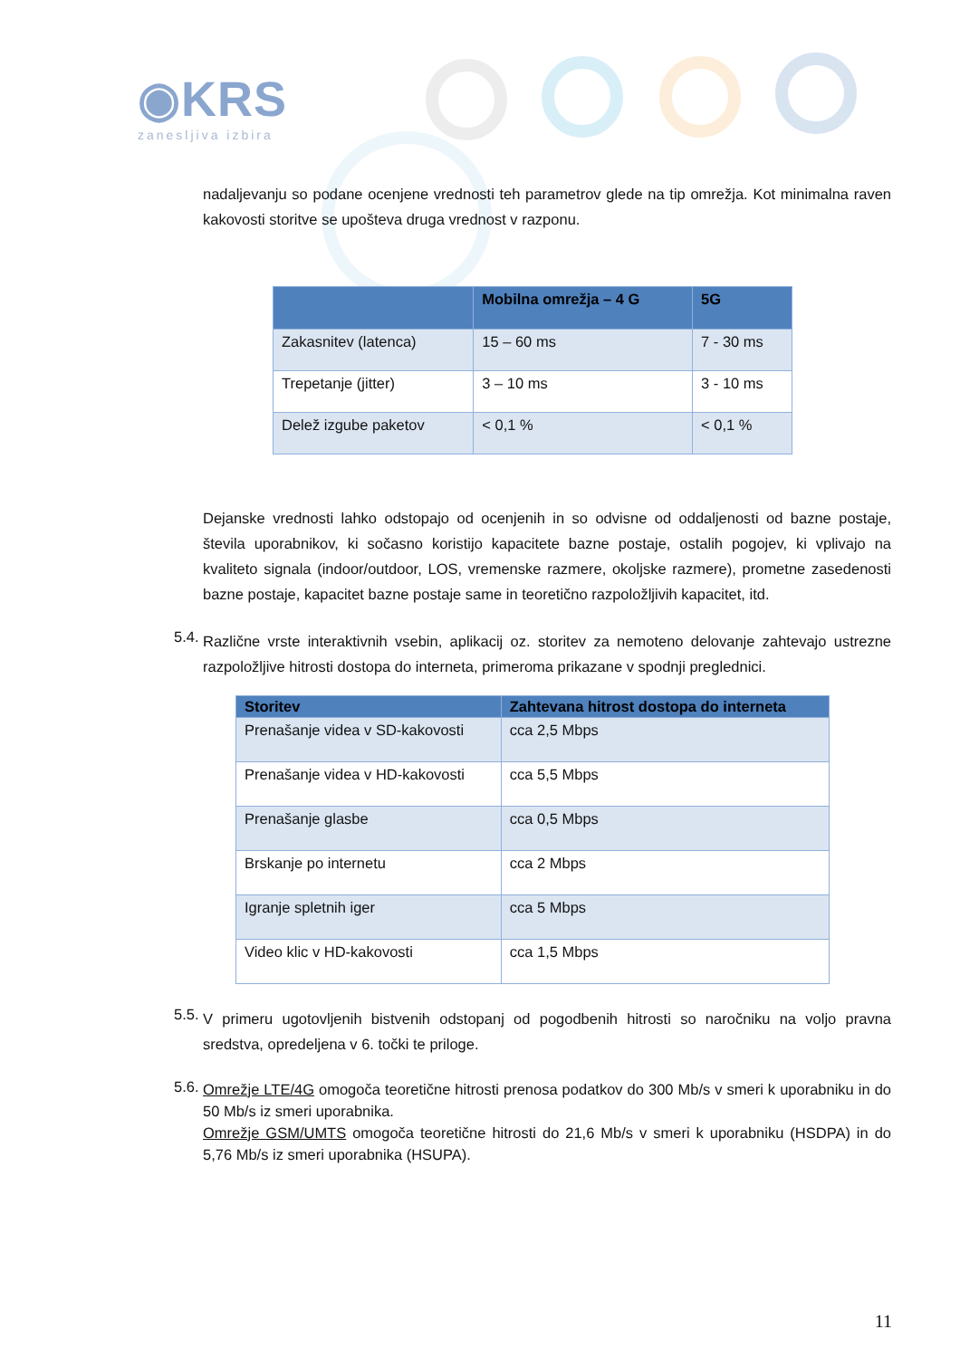◉KRS
zanesljiva izbira
nadaljevanju so podane ocenjene vrednosti teh parametrov glede na tip omrežja. Kot minimalna raven kakovosti storitve se upošteva druga vrednost v razponu.
| | Mobilna omrežja – 4 G | 5G |
| --- | --- | --- |
| Zakasnitev (latenca) | 15 – 60 ms | 7 - 30 ms |
| Trepetanje (jitter) | 3 – 10 ms | 3 - 10 ms |
| Delež izgube paketov | < 0,1 % | < 0,1 % |
Dejanske vrednosti lahko odstopajo od ocenjenih in so odvisne od oddaljenosti od bazne postaje, števila uporabnikov, ki sočasno koristijo kapacitete bazne postaje, ostalih pogojev, ki vplivajo na kvaliteto signala (indoor/outdoor, LOS, vremenske razmere, okoljske razmere), prometne zasedenosti bazne postaje, kapacitet bazne postaje same in teoretično razpoložljivih kapacitet, itd.
5.4.
Različne vrste interaktivnih vsebin, aplikacij oz. storitev za nemoteno delovanje zahtevajo ustrezne razpoložljive hitrosti dostopa do interneta, primeroma prikazane v spodnji preglednici.
| Storitev | Zahtevana hitrost dostopa do interneta |
| --- | --- |
| Prenašanje videa v SD-kakovosti | cca 2,5 Mbps |
| Prenašanje videa v HD-kakovosti | cca 5,5 Mbps |
| Prenašanje glasbe | cca 0,5 Mbps |
| Brskanje po internetu | cca 2 Mbps |
| Igranje spletnih iger | cca 5 Mbps |
| Video klic v HD-kakovosti | cca 1,5 Mbps |
5.5.
V primeru ugotovljenih bistvenih odstopanj od pogodbenih hitrosti so naročniku na voljo pravna sredstva, opredeljena v 6. točki te priloge.
5.6.
Omrežje LTE/4G omogoča teoretične hitrosti prenosa podatkov do 300 Mb/s v smeri k uporabniku in do 50 Mb/s iz smeri uporabnika.
Omrežje GSM/UMTS omogoča teoretične hitrosti do 21,6 Mb/s v smeri k uporabniku (HSDPA) in do 5,76 Mb/s iz smeri uporabnika (HSUPA).
11